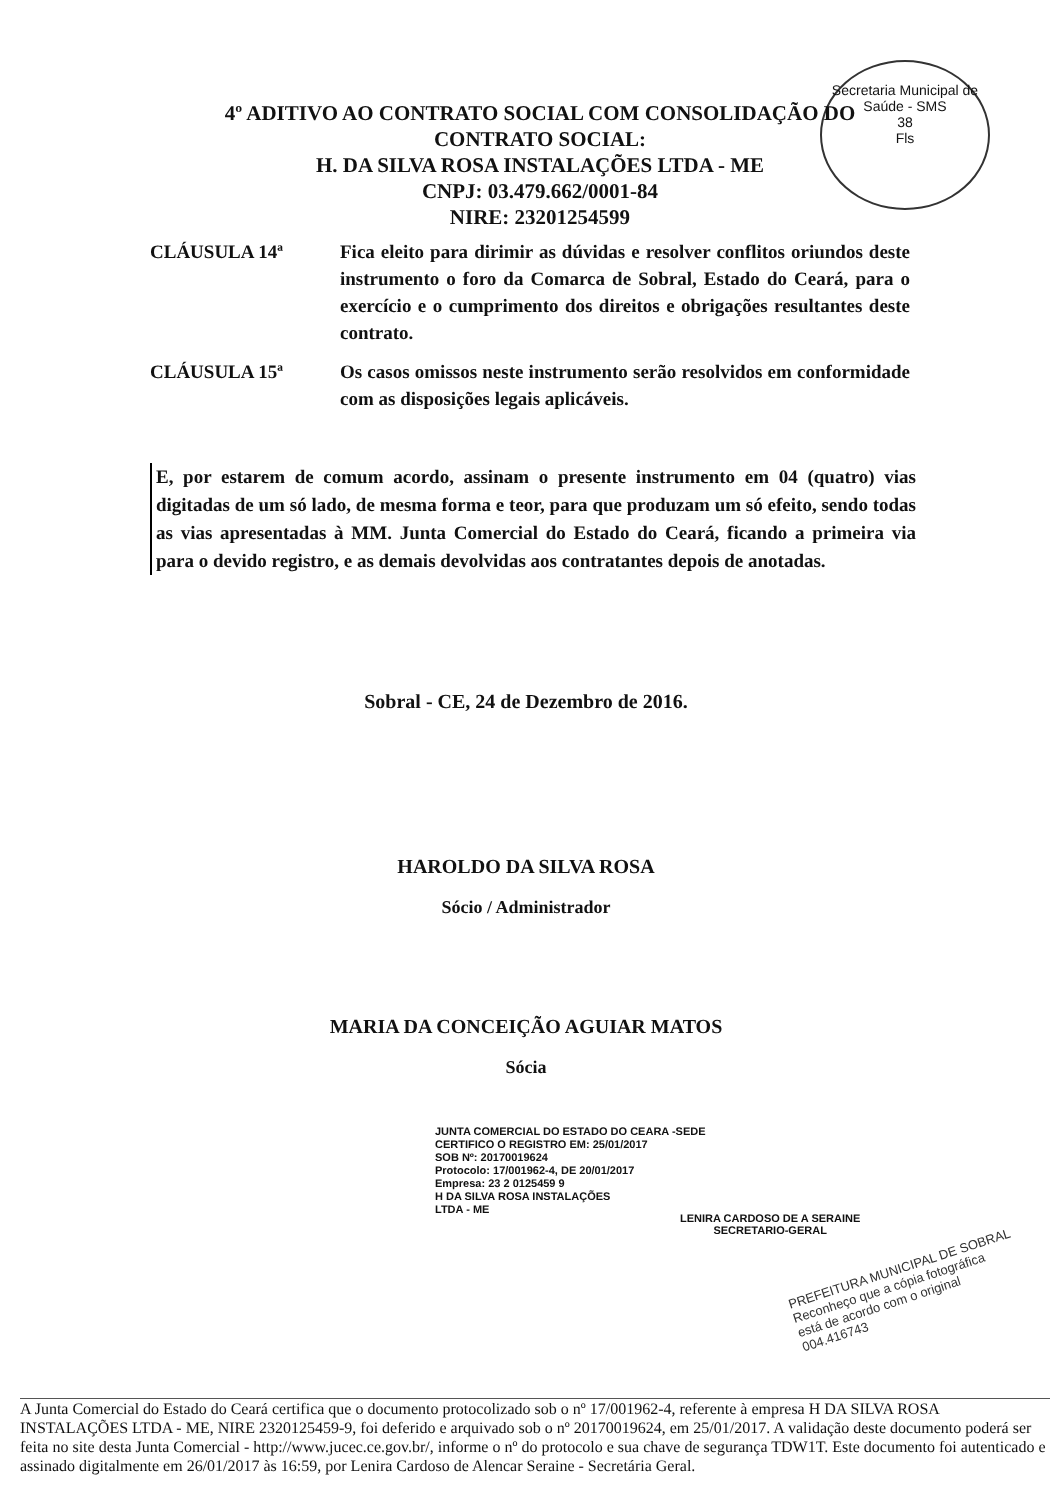Secretaria Municipal de Saúde - SMS
38
Fls
4º ADITIVO AO CONTRATO SOCIAL COM CONSOLIDAÇÃO DO
CONTRATO SOCIAL:
H. DA SILVA ROSA INSTALAÇÕES LTDA - ME
CNPJ: 03.479.662/0001-84
NIRE: 23201254599
CLÁUSULA 14ª Fica eleito para dirimir as dúvidas e resolver conflitos oriundos deste instrumento o foro da Comarca de Sobral, Estado do Ceará, para o exercício e o cumprimento dos direitos e obrigações resultantes deste contrato.
CLÁUSULA 15ª Os casos omissos neste instrumento serão resolvidos em conformidade com as disposições legais aplicáveis.
E, por estarem de comum acordo, assinam o presente instrumento em 04 (quatro) vias digitadas de um só lado, de mesma forma e teor, para que produzam um só efeito, sendo todas as vias apresentadas à MM. Junta Comercial do Estado do Ceará, ficando a primeira via para o devido registro, e as demais devolvidas aos contratantes depois de anotadas.
Sobral - CE, 24 de Dezembro de 2016.
HAROLDO DA SILVA ROSA
Sócio / Administrador
MARIA DA CONCEIÇÃO AGUIAR MATOS
Sócia
JUNTA COMERCIAL DO ESTADO DO CEARA -SEDE
CERTIFICO O REGISTRO EM: 25/01/2017
SOB Nº: 20170019624
Protocolo: 17/001962-4, DE 20/01/2017
Empresa: 23 2 0125459 9
H DA SILVA ROSA INSTALAÇÕES
LTDA - ME
LENIRA CARDOSO DE A SERAINE
SECRETARIO-GERAL
PREFEITURA MUNICIPAL DE SOBRAL
Reconheço que a cópia fotográfica
está de acordo com o original
004.416743
A Junta Comercial do Estado do Ceará certifica que o documento protocolizado sob o nº 17/001962-4, referente à empresa H DA SILVA ROSA INSTALAÇÕES LTDA - ME, NIRE 2320125459-9, foi deferido e arquivado sob o nº 20170019624, em 25/01/2017. A validação deste documento poderá ser feita no site desta Junta Comercial - http://www.jucec.ce.gov.br/, informe o nº do protocolo e sua chave de segurança TDW1T. Este documento foi autenticado e assinado digitalmente em 26/01/2017 às 16:59, por Lenira Cardoso de Alencar Seraine - Secretária Geral.